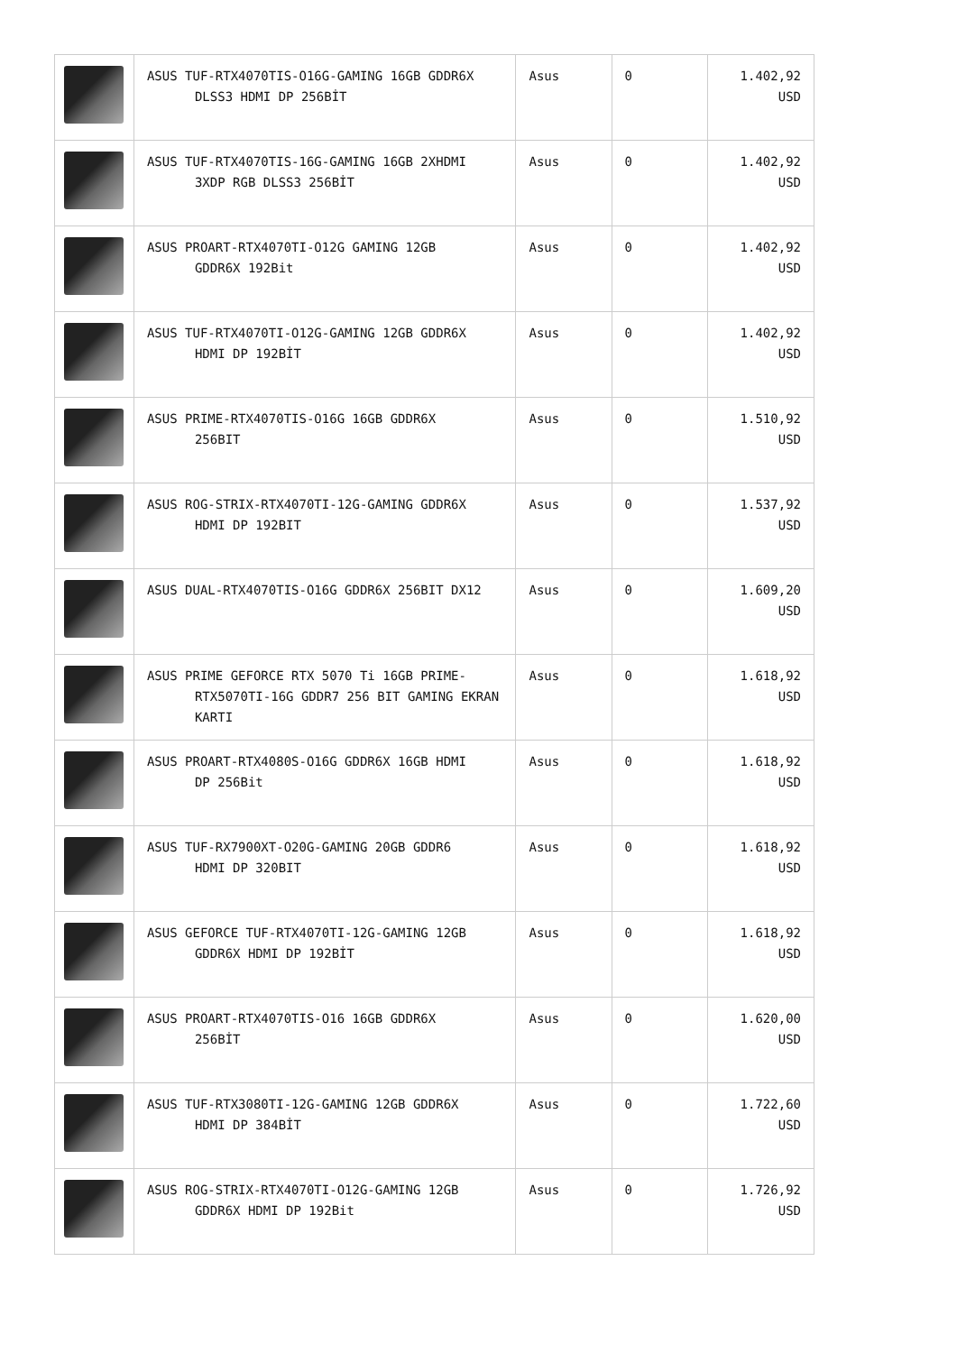| | ASUS TUF-RTX4070TIS-O16G-GAMING 16GB GDDR6X DLSS3 HDMI DP 256BİT | Asus | 0 | 1.402,92 USD |
| | ASUS TUF-RTX4070TIS-16G-GAMING 16GB 2XHDMI 3XDP RGB DLSS3 256BİT | Asus | 0 | 1.402,92 USD |
| | ASUS PROART-RTX4070TI-O12G GAMING 12GB GDDR6X 192Bit | Asus | 0 | 1.402,92 USD |
| | ASUS TUF-RTX4070TI-O12G-GAMING 12GB GDDR6X HDMI DP 192BİT | Asus | 0 | 1.402,92 USD |
| | ASUS PRIME-RTX4070TIS-O16G 16GB GDDR6X 256BIT | Asus | 0 | 1.510,92 USD |
| | ASUS ROG-STRIX-RTX4070TI-12G-GAMING GDDR6X HDMI DP 192BIT | Asus | 0 | 1.537,92 USD |
| | ASUS DUAL-RTX4070TIS-O16G GDDR6X 256BIT DX12 | Asus | 0 | 1.609,20 USD |
| | ASUS PRIME GEFORCE RTX 5070 Ti 16GB PRIME- RTX5070TI-16G GDDR7 256 BIT GAMING EKRAN KARTI | Asus | 0 | 1.618,92 USD |
| | ASUS PROART-RTX4080S-O16G GDDR6X 16GB HDMI DP 256Bit | Asus | 0 | 1.618,92 USD |
| | ASUS TUF-RX7900XT-O20G-GAMING 20GB GDDR6 HDMI DP 320BIT | Asus | 0 | 1.618,92 USD |
| | ASUS GEFORCE TUF-RTX4070TI-12G-GAMING 12GB GDDR6X HDMI DP 192BİT | Asus | 0 | 1.618,92 USD |
| | ASUS PROART-RTX4070TIS-O16 16GB GDDR6X 256BİT | Asus | 0 | 1.620,00 USD |
| | ASUS TUF-RTX3080TI-12G-GAMING 12GB GDDR6X HDMI DP 384BİT | Asus | 0 | 1.722,60 USD |
| | ASUS ROG-STRIX-RTX4070TI-O12G-GAMING 12GB GDDR6X HDMI DP 192Bit | Asus | 0 | 1.726,92 USD |